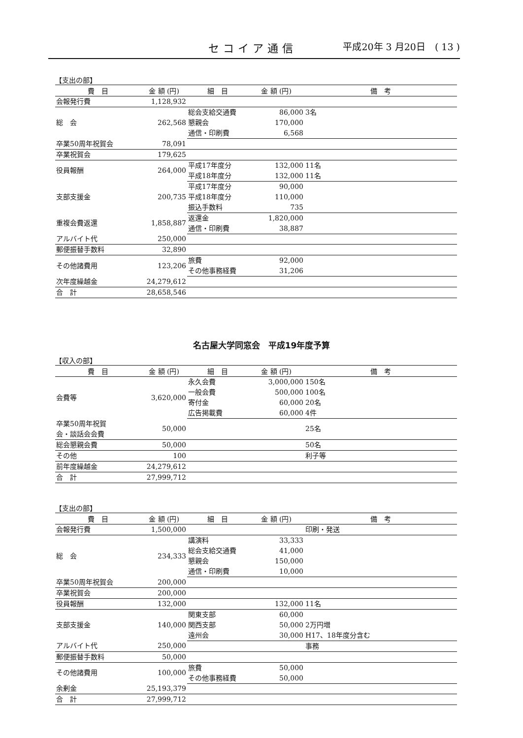セコイア通信 平成20年 3 月20日　( 13 )
【支出の部】
| 費 目 | 金 額 (円) | 細 目 | 金 額 (円) | 備 考 | |
| --- | --- | --- | --- | --- | --- |
| 会報発行費 | 1,128,932 | | | | |
| 総 会 | 262,568 | 総会支給交通費 | 86,000 | 3名 | |
| | | 懇親会 | 170,000 | | |
| | | 通信・印刷費 | 6,568 | | |
| 卒業50周年祝賀会 | 78,091 | | | | |
| 卒業祝賀会 | 179,625 | | | | |
| 役員報酬 | 264,000 | 平成17年度分 | 132,000 | 11名 | |
| | | 平成18年度分 | 132,000 | 11名 | |
| 支部支援金 | 200,735 | 平成17年度分 | 90,000 | | |
| | | 平成18年度分 | 110,000 | | |
| | | 振込手数料 | 735 | | |
| 重複会費返還 | 1,858,887 | 返還金 | 1,820,000 | | |
| | | 通信・印刷費 | 38,887 | | |
| アルバイト代 | 250,000 | | | | |
| 郵便振替手数料 | 32,890 | | | | |
| その他諸費用 | 123,206 | 旅費 | 92,000 | | |
| | | その他事務経費 | 31,206 | | |
| 次年度繰越金 | 24,279,612 | | | | |
| 合 計 | 28,658,546 | | | | |
名古屋大学同窓会　平成19年度予算
【収入の部】
| 費 目 | 金 額 (円) | 細 目 | 金 額 (円) | 備 考 | |
| --- | --- | --- | --- | --- | --- |
| 会費等 | 3,620,000 | 永久会費 | 3,000,000 | 150名 | |
| | | 一般会費 | 500,000 | 100名 | |
| | | 寄付金 | 60,000 | 20名 | |
| | | 広告掲載費 | 60,000 | 4件 | |
| 卒業50周年祝賀 会・談話会会費 | 50,000 | | | 25名 | |
| 総会懇親会費 | 50,000 | | | 50名 | |
| その他 | 100 | | | 利子等 | |
| 前年度繰越金 | 24,279,612 | | | | |
| 合 計 | 27,999,712 | | | | |
【支出の部】
| 費 目 | 金 額 (円) | 細 目 | 金 額 (円) | 備 考 | |
| --- | --- | --- | --- | --- | --- |
| 会報発行費 | 1,500,000 | | | 印刷・発送 | |
| 総 会 | 234,333 | 講演料 | 33,333 | | |
| | | 総会支給交通費 | 41,000 | | |
| | | 懇親会 | 150,000 | | |
| | | 通信・印刷費 | 10,000 | | |
| 卒業50周年祝賀会 | 200,000 | | | | |
| 卒業祝賀会 | 200,000 | | | | |
| 役員報酬 | 132,000 | | 132,000 | 11名 | |
| 支部支援金 | 140,000 | 関東支部 | 60,000 | | |
| | | 関西支部 | 50,000 | 2万円増 | |
| | | 遠州会 | 30,000 | H17、18年度分含む | |
| アルバイト代 | 250,000 | | | 事務 | |
| 郵便振替手数料 | 50,000 | | | | |
| その他諸費用 | 100,000 | 旅費 | 50,000 | | |
| | | その他事務経費 | 50,000 | | |
| 余剰金 | 25,193,379 | | | | |
| 合 計 | 27,999,712 | | | | |